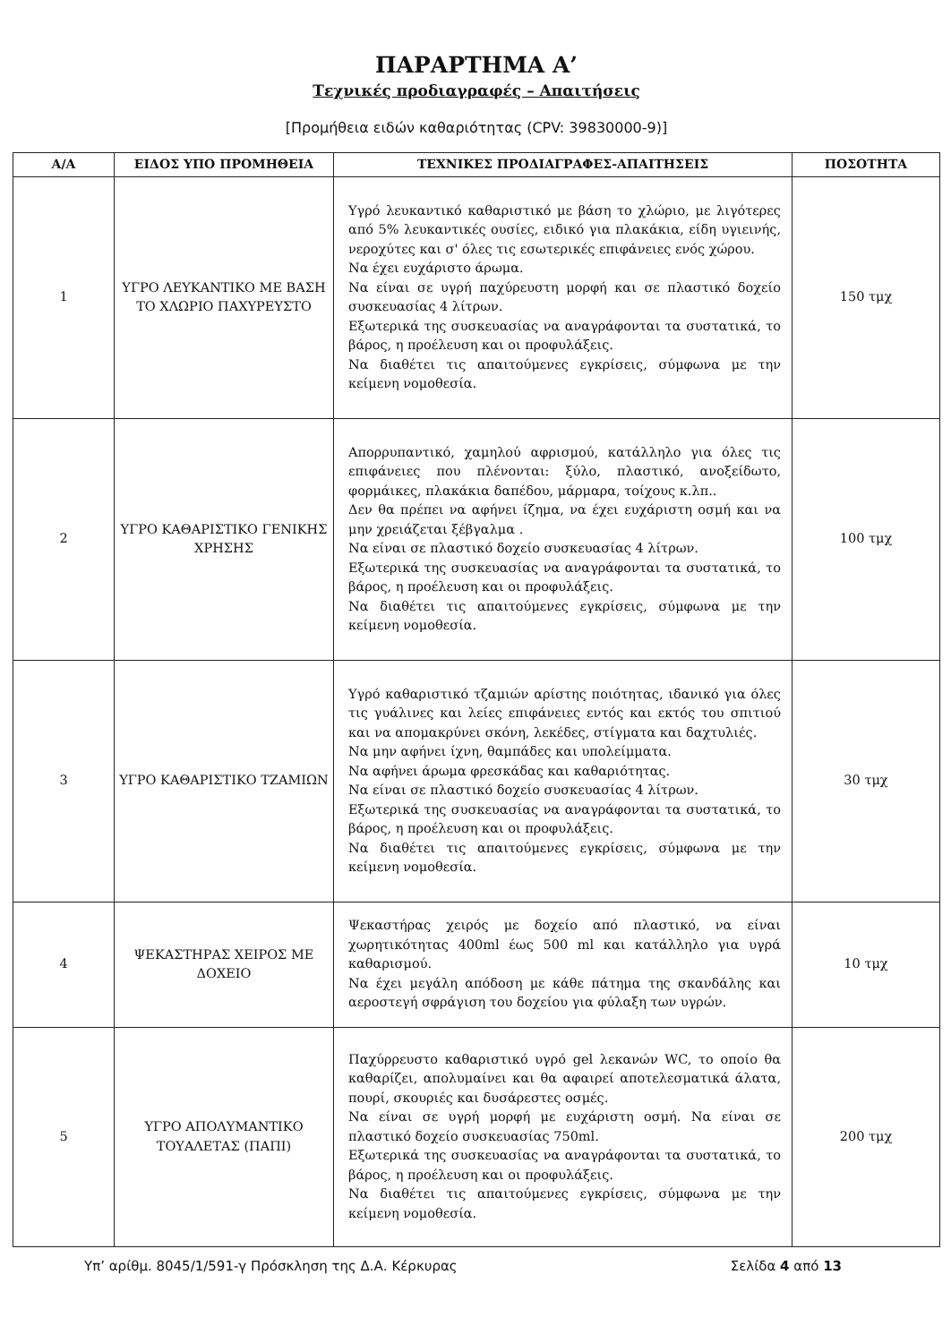ΠΑΡΑΡΤΗΜΑ Α’
Τεχνικές προδιαγραφές – Απαιτήσεις
[Προμήθεια ειδών καθαριότητας (CPV: 39830000-9)]
| Α/Α | ΕΙΔΟΣ ΥΠΟ ΠΡΟΜΗΘΕΙΑ | ΤΕΧΝΙΚΕΣ ΠΡΟΔΙΑΓΡΑΦΕΣ-ΑΠΑΙΤΗΣΕΙΣ | ΠΟΣΟΤΗΤΑ |
| --- | --- | --- | --- |
| 1 | ΥΓΡΟ ΛΕΥΚΑΝΤΙΚΟ ΜΕ ΒΑΣΗ ΤΟ ΧΛΩΡΙΟ ΠΑΧΥΡΕΥΣΤΟ | Υγρό λευκαντικό καθαριστικό με βάση το χλώριο, με λιγότερες από 5% λευκαντικές ουσίες, ειδικό για πλακάκια, είδη υγιεινής, νεροχύτες και σ' όλες τις εσωτερικές επιφάνειες ενός χώρου. Να έχει ευχάριστο άρωμα. Να είναι σε υγρή παχύρευστη μορφή και σε πλαστικό δοχείο συσκευασίας 4 λίτρων. Εξωτερικά της συσκευασίας να αναγράφονται τα συστατικά, το βάρος, η προέλευση και οι προφυλάξεις. Να διαθέτει τις απαιτούμενες εγκρίσεις, σύμφωνα με την κείμενη νομοθεσία. | 150 τμχ |
| 2 | ΥΓΡΟ ΚΑΘΑΡΙΣΤΙΚΟ ΓΕΝΙΚΗΣ ΧΡΗΣΗΣ | Απορρυπαντικό, χαμηλού αφρισμού, κατάλληλο για όλες τις επιφάνειες που πλένονται: ξύλο, πλαστικό, ανοξείδωτο, φορμάικες, πλακάκια δαπέδου, μάρμαρα, τοίχους κ.λπ.. Δεν θα πρέπει να αφήνει ίζημα, να έχει ευχάριστη οσμή και να μην χρειάζεται ξέβγαλμα . Να είναι σε πλαστικό δοχείο συσκευασίας 4 λίτρων. Εξωτερικά της συσκευασίας να αναγράφονται τα συστατικά, το βάρος, η προέλευση και οι προφυλάξεις. Να διαθέτει τις απαιτούμενες εγκρίσεις, σύμφωνα με την κείμενη νομοθεσία. | 100 τμχ |
| 3 | ΥΓΡΟ ΚΑΘΑΡΙΣΤΙΚΟ ΤΖΑΜΙΩΝ | Υγρό καθαριστικό τζαμιών αρίστης ποιότητας, ιδανικό για όλες τις γυάλινες και λείες επιφάνειες εντός και εκτός του σπιτιού και να απομακρύνει σκόνη, λεκέδες, στίγματα και δαχτυλιές. Να μην αφήνει ίχνη, θαμπάδες και υπολείμματα. Να αφήνει άρωμα φρεσκάδας και καθαριότητας. Να είναι σε πλαστικό δοχείο συσκευασίας 4 λίτρων. Εξωτερικά της συσκευασίας να αναγράφονται τα συστατικά, το βάρος, η προέλευση και οι προφυλάξεις. Να διαθέτει τις απαιτούμενες εγκρίσεις, σύμφωνα με την κείμενη νομοθεσία. | 30 τμχ |
| 4 | ΨΕΚΑΣΤΗΡΑΣ ΧΕΙΡΟΣ ΜΕ ΔΟΧΕΙΟ | Ψεκαστήρας χειρός με δοχείο από πλαστικό, να είναι χωρητικότητας 400ml έως 500 ml και κατάλληλο για υγρά καθαρισμού. Να έχει μεγάλη απόδοση με κάθε πάτημα της σκανδάλης και αεροστεγή σφράγιση του δοχείου για φύλαξη των υγρών. | 10 τμχ |
| 5 | ΥΓΡΟ ΑΠΟΛΥΜΑΝΤΙΚΟ ΤΟΥΑΛΕΤΑΣ (ΠΑΠΙ) | Παχύρρευστο καθαριστικό υγρό gel λεκανών WC, το οποίο θα καθαρίζει, απολυμαίνει και θα αφαιρεί αποτελεσματικά άλατα, πουρί, σκουριές και δυσάρεστες οσμές. Να είναι σε υγρή μορφή με ευχάριστη οσμή. Να είναι σε πλαστικό δοχείο συσκευασίας 750ml. Εξωτερικά της συσκευασίας να αναγράφονται τα συστατικά, το βάρος, η προέλευση και οι προφυλάξεις. Να διαθέτει τις απαιτούμενες εγκρίσεις, σύμφωνα με την κείμενη νομοθεσία. | 200 τμχ |
Υπ’ αρίθμ. 8045/1/591-γ Πρόσκληση της Δ.Α. Κέρκυρας Σελίδα 4 από 13